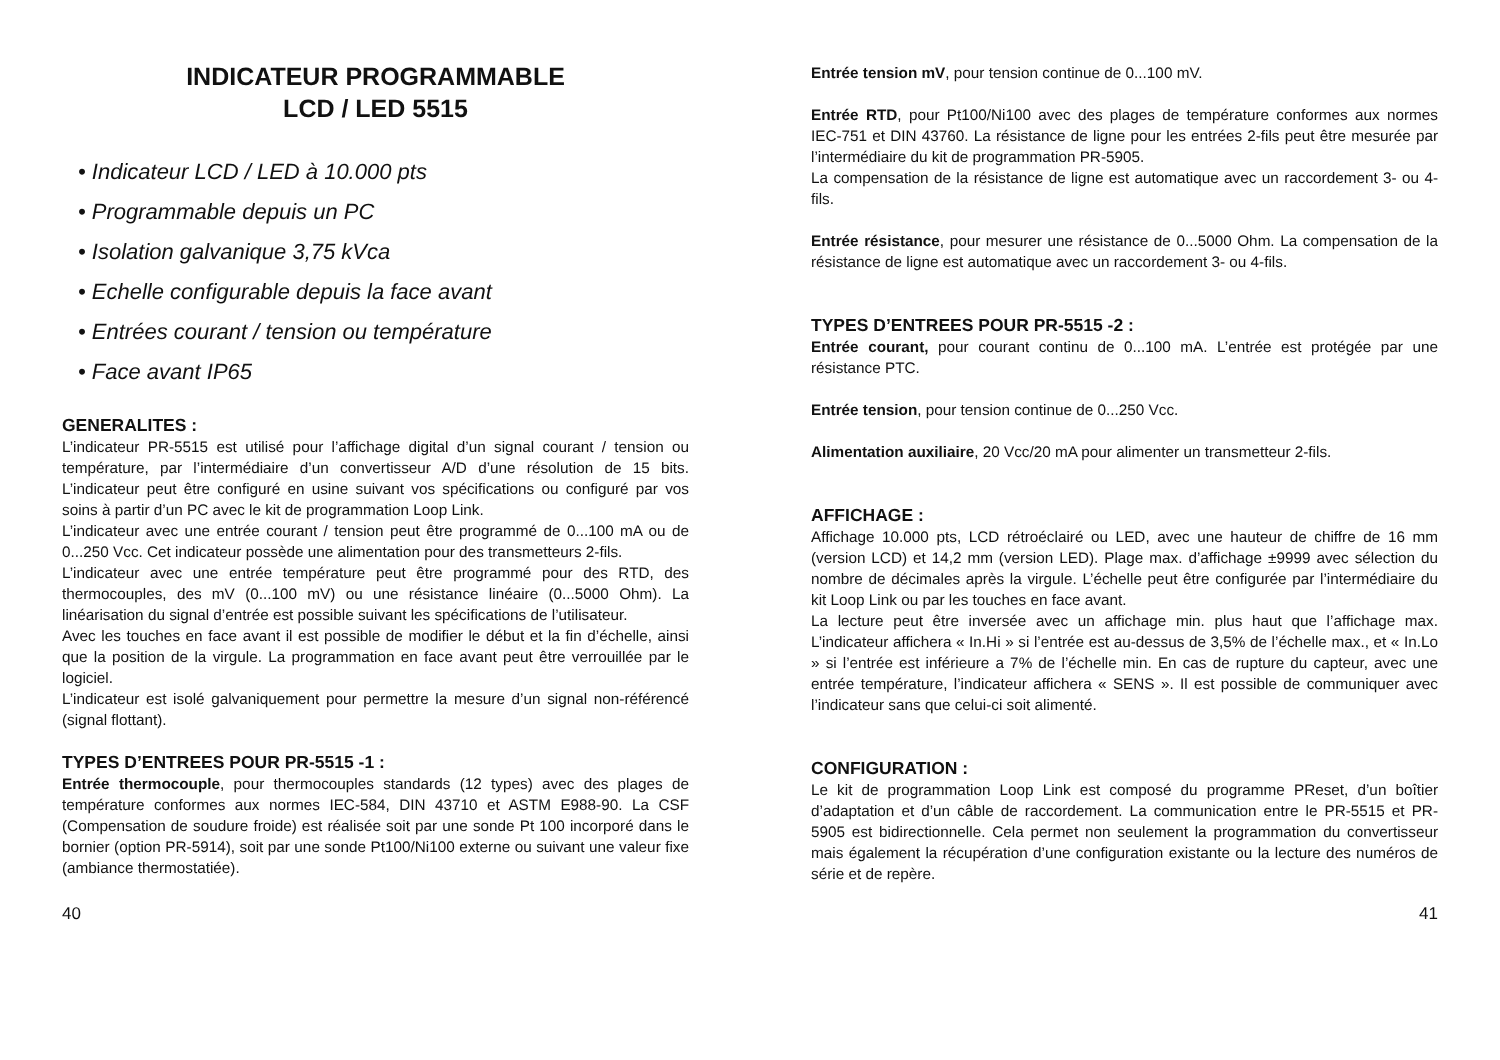INDICATEUR PROGRAMMABLE
LCD / LED 5515
• Indicateur LCD / LED à 10.000 pts
• Programmable depuis un PC
• Isolation galvanique 3,75 kVca
• Echelle configurable depuis la face avant
• Entrées courant / tension ou température
• Face avant IP65
GENERALITES :
L’indicateur PR-5515 est utilisé pour l’affichage digital d’un signal courant / tension ou température, par l’intermédiaire d’un convertisseur A/D d’une résolution de 15 bits. L’indicateur peut être configuré en usine suivant vos spécifications ou configuré par vos soins à partir d’un PC avec le kit de programmation Loop Link.
L’indicateur avec une entrée courant / tension peut être programmé de 0...100 mA ou de 0...250 Vcc. Cet indicateur possède une alimentation pour des transmetteurs 2-fils.
L’indicateur avec une entrée température peut être programmé pour des RTD, des thermocouples, des mV (0...100 mV) ou une résistance linéaire (0...5000 Ohm). La linéarisation du signal d’entrée est possible suivant les spécifications de l’utilisateur.
Avec les touches en face avant il est possible de modifier le début et la fin d’échelle, ainsi que la position de la virgule. La programmation en face avant peut être verrouillée par le logiciel.
L’indicateur est isolé galvaniquement pour permettre la mesure d’un signal non-référencé (signal flottant).
TYPES D’ENTREES POUR PR-5515 -1 :
Entrée thermocouple, pour thermocouples standards (12 types) avec des plages de température conformes aux normes IEC-584, DIN 43710 et ASTM E988-90. La CSF (Compensation de soudure froide) est réalisée soit par une sonde Pt 100 incorporé dans le bornier (option PR-5914), soit par une sonde Pt100/Ni100 externe ou suivant une valeur fixe (ambiance thermostatiée).
Entrée tension mV, pour tension continue de 0...100 mV.
Entrée RTD, pour Pt100/Ni100 avec des plages de température conformes aux normes IEC-751 et DIN 43760. La résistance de ligne pour les entrées 2-fils peut être mesurée par l’intermédiaire du kit de programmation PR-5905.
La compensation de la résistance de ligne est automatique avec un raccordement 3- ou 4-fils.
Entrée résistance, pour mesurer une résistance de 0...5000 Ohm. La compensation de la résistance de ligne est automatique avec un raccordement 3- ou 4-fils.
TYPES D’ENTREES POUR PR-5515 -2 :
Entrée courant, pour courant continu de 0...100 mA. L’entrée est protégée par une résistance PTC.
Entrée tension, pour tension continue de 0...250 Vcc.
Alimentation auxiliaire, 20 Vcc/20 mA pour alimenter un transmetteur 2-fils.
AFFICHAGE :
Affichage 10.000 pts, LCD rétroéclairé ou LED, avec une hauteur de chiffre de 16 mm (version LCD) et 14,2 mm (version LED). Plage max. d’affichage ±9999 avec sélection du nombre de décimales après la virgule. L’échelle peut être configurée par l’intermédiaire du kit Loop Link ou par les touches en face avant.
La lecture peut être inversée avec un affichage min. plus haut que l’affichage max. L’indicateur affichera « In.Hi » si l’entrée est au-dessus de 3,5% de l’échelle max., et « In.Lo » si l’entrée est inférieure a 7% de l’échelle min. En cas de rupture du capteur, avec une entrée température, l’indicateur affichera « SENS ». Il est possible de communiquer avec l’indicateur sans que celui-ci soit alimenté.
CONFIGURATION :
Le kit de programmation Loop Link est composé du programme PReset, d’un boîtier d’adaptation et d’un câble de raccordement. La communication entre le PR-5515 et PR-5905 est bidirectionnelle. Cela permet non seulement la programmation du convertisseur mais également la récupération d’une configuration existante ou la lecture des numéros de série et de repère.
40 41